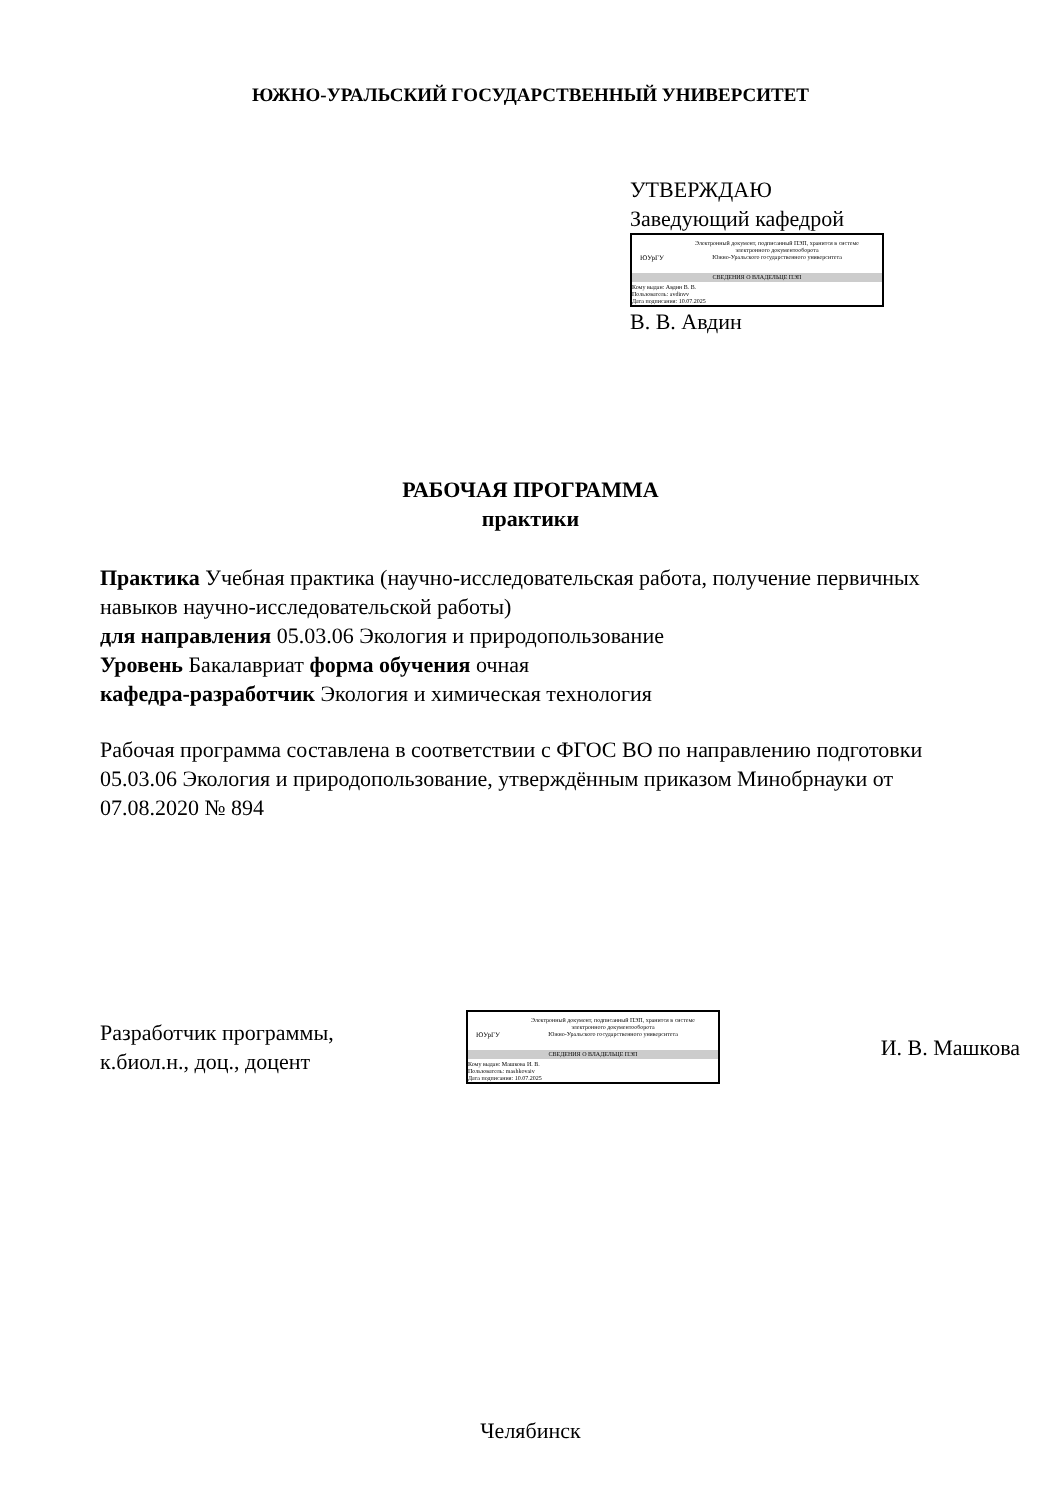ЮЖНО-УРАЛЬСКИЙ ГОСУДАРСТВЕННЫЙ УНИВЕРСИТЕТ
УТВЕРЖДАЮ
Заведующий кафедрой
ЮУрГУ
Электронный документ, подписанный ПЭП, хранится в системе
электронного документооборота
Южно-Уральского государственного университета
СВЕДЕНИЯ О ВЛАДЕЛЬЦЕ ПЭП
Кому выдан: Авдин В. В.
Пользователь: avdinvv
Дата подписания: 10.07.2025
В. В. Авдин
РАБОЧАЯ ПРОГРАММА
практики
Практика Учебная практика (научно-исследовательская работа, получение первичных навыков научно-исследовательской работы)
для направления 05.03.06 Экология и природопользование
Уровень Бакалавриат форма обучения очная
кафедра-разработчик Экология и химическая технология
Рабочая программа составлена в соответствии с ФГОС ВО по направлению подготовки 05.03.06 Экология и природопользование, утверждённым приказом Минобрнауки от 07.08.2020 № 894
Разработчик программы,
к.биол.н., доц., доцент
ЮУрГУ
Электронный документ, подписанный ПЭП, хранится в системе
электронного документооборота
Южно-Уральского государственного университета
СВЕДЕНИЯ О ВЛАДЕЛЬЦЕ ПЭП
Кому выдан: Машкова И. В.
Пользователь: mashkovaiv
Дата подписания: 10.07.2025
И. В. Машкова
Челябинск